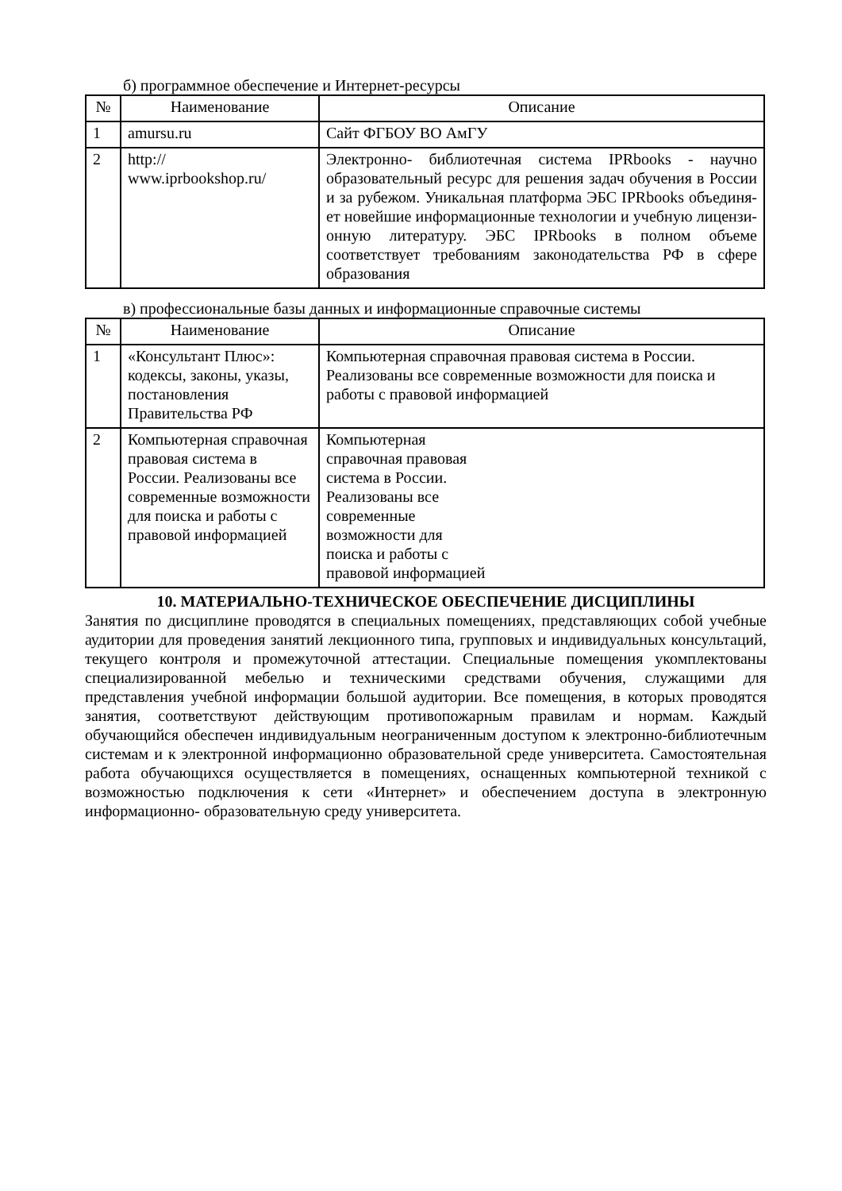б) программное обеспечение и Интернет-ресурсы
| № | Наименование | Описание |
| --- | --- | --- |
| 1 | amursu.ru | Сайт ФГБОУ ВО АмГУ |
| 2 | http:// www.iprbookshop.ru/ | Электронно- библиотечная система IPRbooks - научно образовательный ресурс для решения задач обучения в России и за рубежом. Уникальная платформа ЭБС IPRbooks объединя- ет новейшие информационные технологии и учебную лицензи-онную литературу. ЭБС IPRbooks в полном объеме соответствует требованиям законодательства РФ в сфере образования |
в) профессиональные базы данных и информационные справочные системы
| № | Наименование | Описание |
| --- | --- | --- |
| 1 | «Консультант Плюс»: кодексы, законы, указы, постановления Правительства РФ | Компьютерная справочная правовая система в России. Реализованы все современные возможности для поиска и работы с правовой информацией |
| 2 | Компьютерная справочная правовая система в России. Реализованы все современные возможности для поиска и работы с правовой информацией | Компьютерная справочная правовая система в России. Реализованы все современные возможности для поиска и работы с правовой информацией |
10. МАТЕРИАЛЬНО-ТЕХНИЧЕСКОЕ ОБЕСПЕЧЕНИЕ ДИСЦИПЛИНЫ
Занятия по дисциплине проводятся в специальных помещениях, представляющих собой учебные аудитории для проведения занятий лекционного типа, групповых и индивидуальных консультаций, текущего контроля и промежуточной аттестации. Специальные помещения укомплектованы специализированной мебелью и техническими средствами обучения, служащими для представления учебной информации большой аудитории. Все помещения, в которых проводятся занятия, соответствуют действующим противопожарным правилам и нормам. Каждый обучающийся обеспечен индивидуальным неограниченным доступом к электронно-библиотечным системам и к электронной информационно образовательной среде университета. Самостоятельная работа обучающихся осуществляется в помещениях, оснащенных компьютерной техникой с возможностью подключения к сети «Интернет» и обеспечением доступа в электронную информационно- образовательную среду университета.